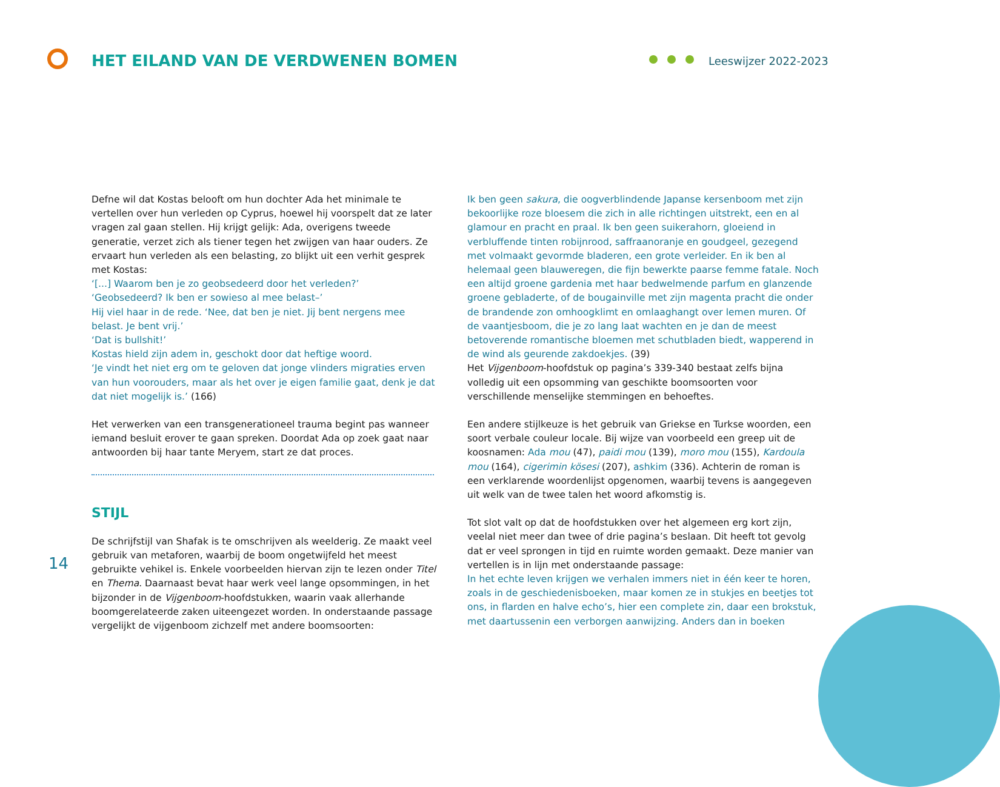HET EILAND VAN DE VERDWENEN BOMEN
Leeswijzer 2022-2023
Defne wil dat Kostas belooft om hun dochter Ada het minimale te vertellen over hun verleden op Cyprus, hoewel hij voorspelt dat ze later vragen zal gaan stellen. Hij krijgt gelijk: Ada, overigens tweede generatie, verzet zich als tiener tegen het zwijgen van haar ouders. Ze ervaart hun verleden als een belasting, zo blijkt uit een verhit gesprek met Kostas:
‘[...] Waarom ben je zo geobsedeerd door het verleden?’
‘Geobsedeerd? Ik ben er sowieso al mee belast–’
Hij viel haar in de rede. ‘Nee, dat ben je niet. Jij bent nergens mee belast. Je bent vrij.’
‘Dat is bullshit!’
Kostas hield zijn adem in, geschokt door dat heftige woord.
‘Je vindt het niet erg om te geloven dat jonge vlinders migraties erven van hun voorouders, maar als het over je eigen familie gaat, denk je dat dat niet mogelijk is.’ (166)
Het verwerken van een transgenerationeel trauma begint pas wanneer iemand besluit erover te gaan spreken. Doordat Ada op zoek gaat naar antwoorden bij haar tante Meryem, start ze dat proces.
STIJL
De schrijfstijl van Shafak is te omschrijven als weelderig. Ze maakt veel gebruik van metaforen, waarbij de boom ongetwijfeld het meest gebruikte vehikel is. Enkele voorbeelden hiervan zijn te lezen onder Titel en Thema. Daarnaast bevat haar werk veel lange opsommingen, in het bijzonder in de Vijgenboom-hoofdstukken, waarin vaak allerhande boomgerelateerde zaken uiteengezet worden. In onderstaande passage vergelijkt de vijgenboom zichzelf met andere boomsoorten:
Ik ben geen sakura, die oogverblindende Japanse kersenboom met zijn bekoorlijke roze bloesem die zich in alle richtingen uitstrekt, een en al glamour en pracht en praal. Ik ben geen suikerahorn, gloeiend in verbluffende tinten robijnrood, saffraanoranje en goudgeel, gezegend met volmaakt gevormde bladeren, een grote verleider. En ik ben al helemaal geen blauweregen, die fijn bewerkte paarse femme fatale. Noch een altijd groene gardenia met haar bedwelmende parfum en glanzende groene gebladerte, of de bougainville met zijn magenta pracht die onder de brandende zon omhoogklimt en omlaaghangt over lemen muren. Of de vaantjesboom, die je zo lang laat wachten en je dan de meest betoverende romantische bloemen met schutbladen biedt, wapperend in de wind als geurende zakdoekjes. (39)
Het Vijgenboom-hoofdstuk op pagina’s 339-340 bestaat zelfs bijna volledig uit een opsomming van geschikte boomsoorten voor verschillende menselijke stemmingen en behoeftes.
Een andere stijlkeuze is het gebruik van Griekse en Turkse woorden, een soort verbale couleur locale. Bij wijze van voorbeeld een greep uit de koosnamen: Ada mou (47), paidi mou (139), moro mou (155), Kardoula mou (164), cigerimin kösesi (207), ashkim (336). Achterin de roman is een verklarende woordenlijst opgenomen, waarbij tevens is aangegeven uit welk van de twee talen het woord afkomstig is.
Tot slot valt op dat de hoofdstukken over het algemeen erg kort zijn, veelal niet meer dan twee of drie pagina’s beslaan. Dit heeft tot gevolg dat er veel sprongen in tijd en ruimte worden gemaakt. Deze manier van vertellen is in lijn met onderstaande passage:
In het echte leven krijgen we verhalen immers niet in één keer te horen, zoals in de geschiedenisboeken, maar komen ze in stukjes en beetjes tot ons, in flarden en halve echo’s, hier een complete zin, daar een brokstuk, met daartussenin een verborgen aanwijzing. Anders dan in boeken
14